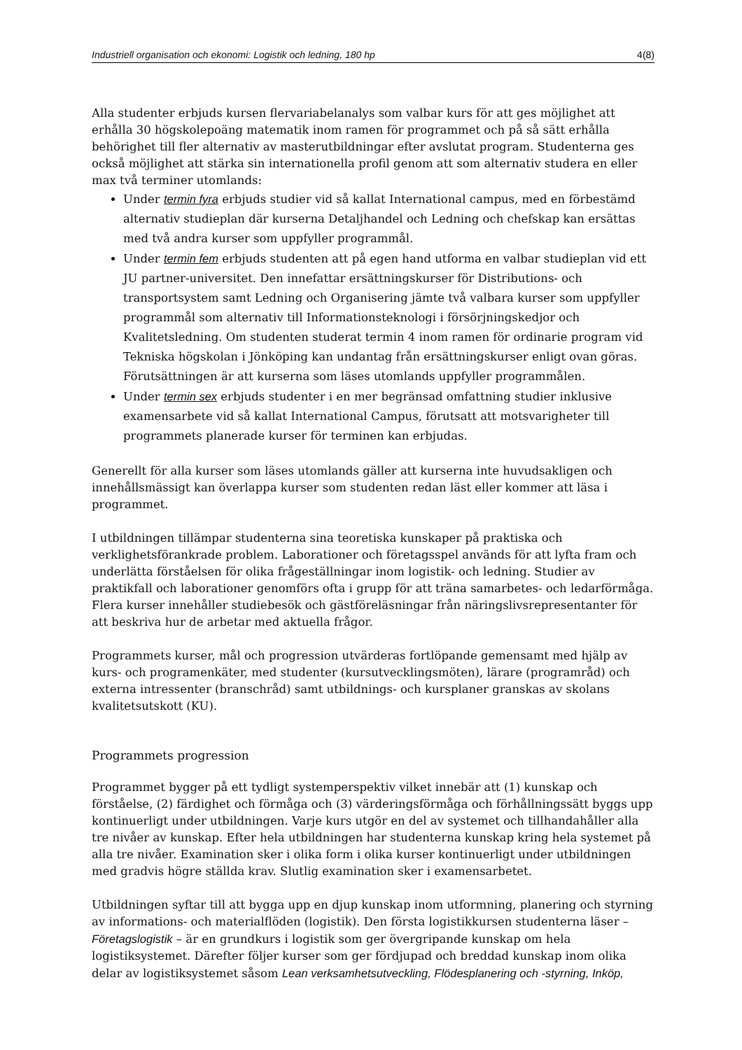Industriell organisation och ekonomi: Logistik och ledning, 180 hp 4(8)
Alla studenter erbjuds kursen flervariabelanalys som valbar kurs för att ges möjlighet att erhålla 30 högskolepoäng matematik inom ramen för programmet och på så sätt erhålla behörighet till fler alternativ av masterutbildningar efter avslutat program. Studenterna ges också möjlighet att stärka sin internationella profil genom att som alternativ studera en eller max två terminer utomlands:
Under termin fyra erbjuds studier vid så kallat International campus, med en förbestämd alternativ studieplan där kurserna Detaljhandel och Ledning och chefskap kan ersättas med två andra kurser som uppfyller programmål.
Under termin fem erbjuds studenten att på egen hand utforma en valbar studieplan vid ett JU partner-universitet. Den innefattar ersättningskurser för Distributions- och transportsystem samt Ledning och Organisering jämte två valbara kurser som uppfyller programmål som alternativ till Informationsteknologi i försörjningskedjor och Kvalitetsledning. Om studenten studerat termin 4 inom ramen för ordinarie program vid Tekniska högskolan i Jönköping kan undantag från ersättningskurser enligt ovan göras. Förutsättningen är att kurserna som läses utomlands uppfyller programmålen.
Under termin sex erbjuds studenter i en mer begränsad omfattning studier inklusive examensarbete vid så kallat International Campus, förutsatt att motsvarigheter till programmets planerade kurser för terminen kan erbjudas.
Generellt för alla kurser som läses utomlands gäller att kurserna inte huvudsakligen och innehållsmässigt kan överlappa kurser som studenten redan läst eller kommer att läsa i programmet.
I utbildningen tillämpar studenterna sina teoretiska kunskaper på praktiska och verklighetsförankrade problem. Laborationer och företagsspel används för att lyfta fram och underlätta förståelsen för olika frågeställningar inom logistik- och ledning. Studier av praktikfall och laborationer genomförs ofta i grupp för att träna samarbetes- och ledarförmåga. Flera kurser innehåller studiebesök och gästföreläsningar från näringslivsrepresentanter för att beskriva hur de arbetar med aktuella frågor.
Programmets kurser, mål och progression utvärderas fortlöpande gemensamt med hjälp av kurs- och programenkäter, med studenter (kursutvecklingsmöten), lärare (programråd) och externa intressenter (branschråd) samt utbildnings- och kursplaner granskas av skolans kvalitetsutskott (KU).
Programmets progression
Programmet bygger på ett tydligt systemperspektiv vilket innebär att (1) kunskap och förståelse, (2) färdighet och förmåga och (3) värderingsförmåga och förhållningssätt byggs upp kontinuerligt under utbildningen. Varje kurs utgör en del av systemet och tillhandahåller alla tre nivåer av kunskap. Efter hela utbildningen har studenterna kunskap kring hela systemet på alla tre nivåer. Examination sker i olika form i olika kurser kontinuerligt under utbildningen med gradvis högre ställda krav. Slutlig examination sker i examensarbetet.
Utbildningen syftar till att bygga upp en djup kunskap inom utformning, planering och styrning av informations- och materialflöden (logistik). Den första logistikkursen studenterna läser – Företagslogistik – är en grundkurs i logistik som ger övergripande kunskap om hela logistiksystemet. Därefter följer kurser som ger fördjupad och breddad kunskap inom olika delar av logistiksystemet såsom Lean verksamhetsutveckling, Flödesplanering och -styrning, Inköp,